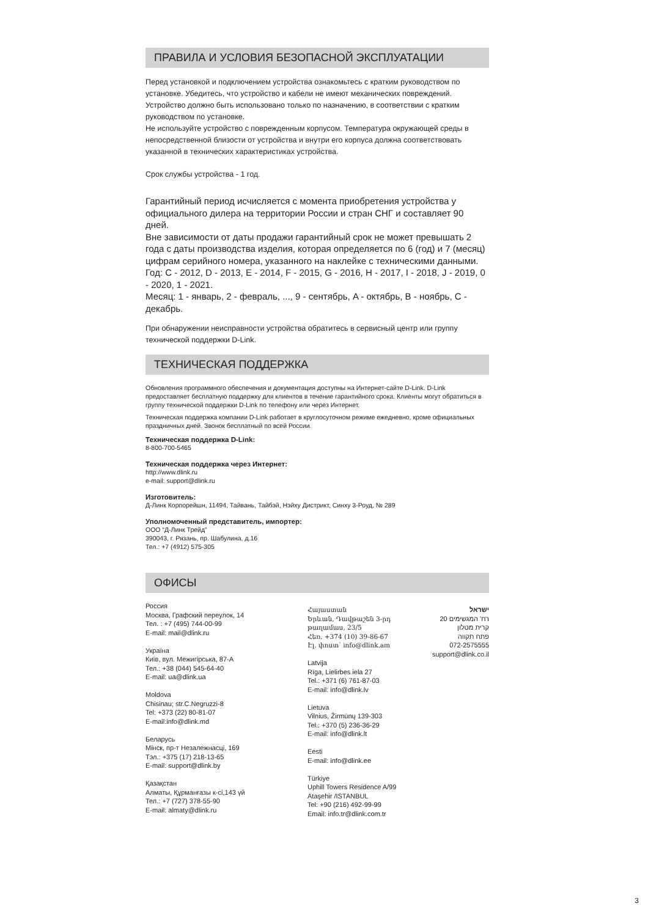ПРАВИЛА И УСЛОВИЯ БЕЗОПАСНОЙ ЭКСПЛУАТАЦИИ
Перед установкой и подключением устройства ознакомьтесь с кратким руководством по установке. Убедитесь, что устройство и кабели не имеют механических повреждений. Устройство должно быть использовано только по назначению, в соответствии с кратким руководством по установке.
Не используйте устройство с поврежденным корпусом. Температура окружающей среды в непосредственной близости от устройства и внутри его корпуса должна соответствовать указанной в технических характеристиках устройства.
Срок службы устройства - 1 год.
Гарантийный период исчисляется с момента приобретения устройства у официального дилера на территории России и стран СНГ и составляет 90 дней.
Вне зависимости от даты продажи гарантийный срок не может превышать 2 года с даты производства изделия, которая определяется по 6 (год) и 7 (месяц) цифрам серийного номера, указанного на наклейке с техническими данными.
Год: C - 2012, D - 2013, E - 2014, F - 2015, G - 2016, H - 2017, I - 2018, J - 2019, 0 - 2020, 1 - 2021.
Месяц: 1 - январь, 2 - февраль, ..., 9 - сентябрь, A - октябрь, B - ноябрь, C - декабрь.
При обнаружении неисправности устройства обратитесь в сервисный центр или группу технической поддержки D-Link.
ТЕХНИЧЕСКАЯ ПОДДЕРЖКА
Обновления программного обеспечения и документация доступны на Интернет-сайте D-Link. D-Link предоставляет бесплатную поддержку для клиентов в течение гарантийного срока. Клиенты могут обратиться в группу технической поддержки D-Link по телефону или через Интернет.
Техническая поддержка компании D-Link работает в круглосуточном режиме ежедневно, кроме официальных праздничных дней. Звонок бесплатный по всей России.
Техническая поддержка D-Link:
8-800-700-5465
Техническая поддержка через Интернет:
http://www.dlink.ru
e-mail: support@dlink.ru
Изготовитель:
Д-Линк Корпорейшн, 11494, Тайвань, Тайбэй, Нэйху Дистрикт, Синху 3-Роуд, № 289
Уполномоченный представитель, импортер:
ООО “Д-Линк Трейд”
390043, г. Рязань, пр. Шабулина, д.16
Тел.: +7 (4912) 575-305
ОФИСЫ
Россия
Москва, Графский переулок, 14
Тел. : +7 (495) 744-00-99
E-mail: mail@dlink.ru
Україна
Київ, вул. Межигірська, 87-А
Тел.: +38 (044) 545-64-40
E-mail: ua@dlink.ua
Moldova
Chisinau; str.C.Negruzzi-8
Tel: +373 (22) 80-81-07
E-mail:info@dlink.md
Беларусь
Мінск, пр-т Незалежнасці, 169
Тэл.: +375 (17) 218-13-65
E-mail: support@dlink.by
Қазақстан
Алматы, Құрманғазы к-сі,143 үй
Тел.: +7 (727) 378-55-90
E-mail: almaty@dlink.ru
Հայաստան
Երևան, Դավթաշեն 3-րդ թաղամաս, 23/5
Հեռ. +374 (10) 39-86-67
Էլ. փոստ՝ info@dlink.am
Latvija
Rīga, Lielirbes iela 27
Tel.: +371 (6) 761-87-03
E-mail: info@dlink.lv
Lietuva
Vilnius, Žirmūnų 139-303
Tel.: +370 (5) 236-36-29
E-mail: info@dlink.lt
Eesti
E-mail: info@dlink.ee
Türkiye
Uphill Towers Residence A/99
Ataşehir /ISTANBUL
Tel: +90 (216) 492-99-99
Email: info.tr@dlink.com.tr
ישראל
רח' המגשימים 20
קרית מטלון
פתח תקווה
072-2575555
support@dlink.co.il
3